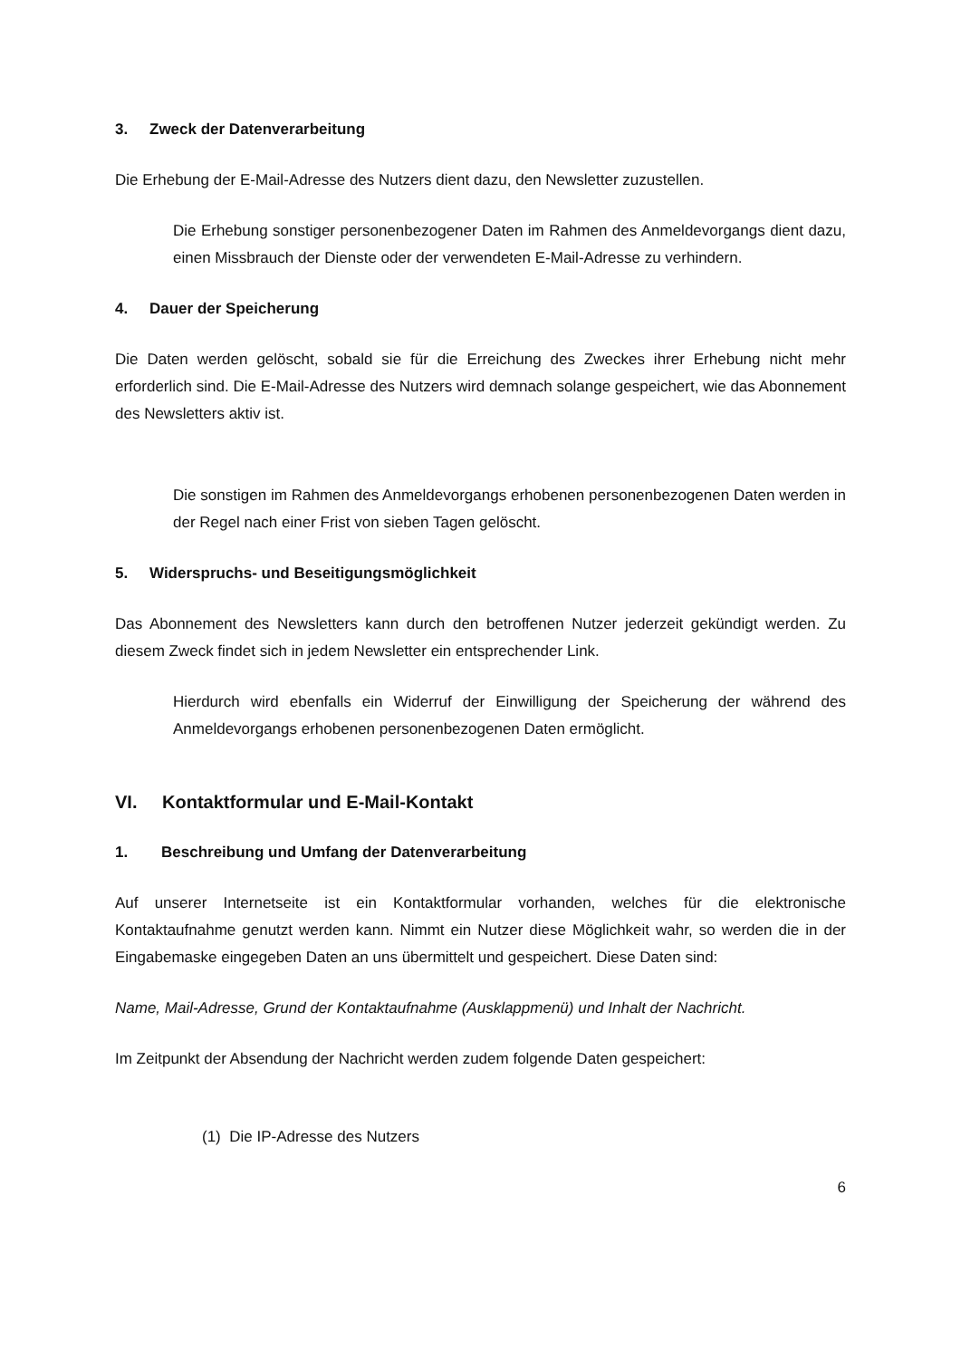3. Zweck der Datenverarbeitung
Die Erhebung der E-Mail-Adresse des Nutzers dient dazu, den Newsletter zuzustellen.
Die Erhebung sonstiger personenbezogener Daten im Rahmen des Anmeldevorgangs dient dazu, einen Missbrauch der Dienste oder der verwendeten E-Mail-Adresse zu verhindern.
4. Dauer der Speicherung
Die Daten werden gelöscht, sobald sie für die Erreichung des Zweckes ihrer Erhebung nicht mehr erforderlich sind. Die E-Mail-Adresse des Nutzers wird demnach solange gespeichert, wie das Abonnement des Newsletters aktiv ist.
Die sonstigen im Rahmen des Anmeldevorgangs erhobenen personenbezogenen Daten werden in der Regel nach einer Frist von sieben Tagen gelöscht.
5. Widerspruchs- und Beseitigungsmöglichkeit
Das Abonnement des Newsletters kann durch den betroffenen Nutzer jederzeit gekündigt werden. Zu diesem Zweck findet sich in jedem Newsletter ein entsprechender Link.
Hierdurch wird ebenfalls ein Widerruf der Einwilligung der Speicherung der während des Anmeldevorgangs erhobenen personenbezogenen Daten ermöglicht.
VI. Kontaktformular und E-Mail-Kontakt
1. Beschreibung und Umfang der Datenverarbeitung
Auf unserer Internetseite ist ein Kontaktformular vorhanden, welches für die elektronische Kontaktaufnahme genutzt werden kann. Nimmt ein Nutzer diese Möglichkeit wahr, so werden die in der Eingabemaske eingegeben Daten an uns übermittelt und gespeichert. Diese Daten sind:
Name, Mail-Adresse, Grund der Kontaktaufnahme (Ausklappmenü) und Inhalt der Nachricht.
Im Zeitpunkt der Absendung der Nachricht werden zudem folgende Daten gespeichert:
(1) Die IP-Adresse des Nutzers
6